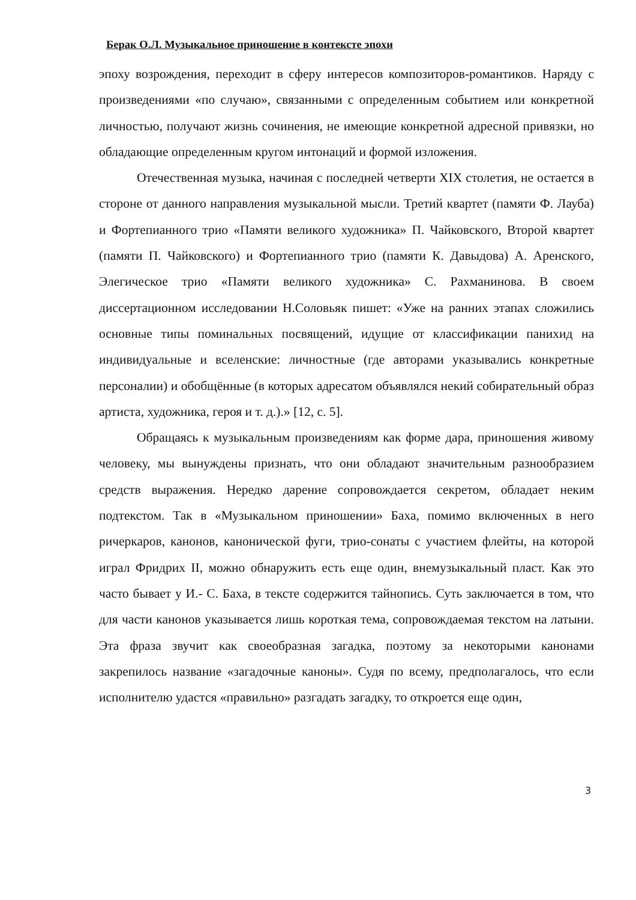Берак О.Л. Музыкальное приношение в контексте эпохи
эпоху возрождения, переходит в сферу интересов композиторов-романтиков. Наряду с произведениями «по случаю», связанными с определенным событием или конкретной личностью, получают жизнь сочинения, не имеющие конкретной адресной привязки, но обладающие определенным кругом интонаций и формой изложения.
Отечественная музыка, начиная с последней четверти XIX столетия, не остается в стороне от данного направления музыкальной мысли. Третий квартет (памяти Ф. Лауба) и Фортепианного трио «Памяти великого художника» П. Чайковского, Второй квартет (памяти П. Чайковского) и Фортепианного трио (памяти К. Давыдова) А. Аренского, Элегическое трио «Памяти великого художника» С. Рахманинова. В своем диссертационном исследовании Н.Соловьяк пишет: «Уже на ранних этапах сложились основные типы поминальных посвящений, идущие от классификации панихид на индивидуальные и вселенские: личностные (где авторами указывались конкретные персоналии) и обобщённые (в которых адресатом объявлялся некий собирательный образ артиста, художника, героя и т. д.).» [12, с. 5].
Обращаясь к музыкальным произведениям как форме дара, приношения живому человеку, мы вынуждены признать, что они обладают значительным разнообразием средств выражения. Нередко дарение сопровождается секретом, обладает неким подтекстом. Так в «Музыкальном приношении» Баха, помимо включенных в него ричеркаров, канонов, канонической фуги, трио-сонаты с участием флейты, на которой играл Фридрих II, можно обнаружить есть еще один, внемузыкальный пласт. Как это часто бывает у И.- С. Баха, в тексте содержится тайнопись. Суть заключается в том, что для части канонов указывается лишь короткая тема, сопровождаемая текстом на латыни. Эта фраза звучит как своеобразная загадка, поэтому за некоторыми канонами закрепилось название «загадочные каноны». Судя по всему, предполагалось, что если исполнителю удастся «правильно» разгадать загадку, то откроется еще один,
3